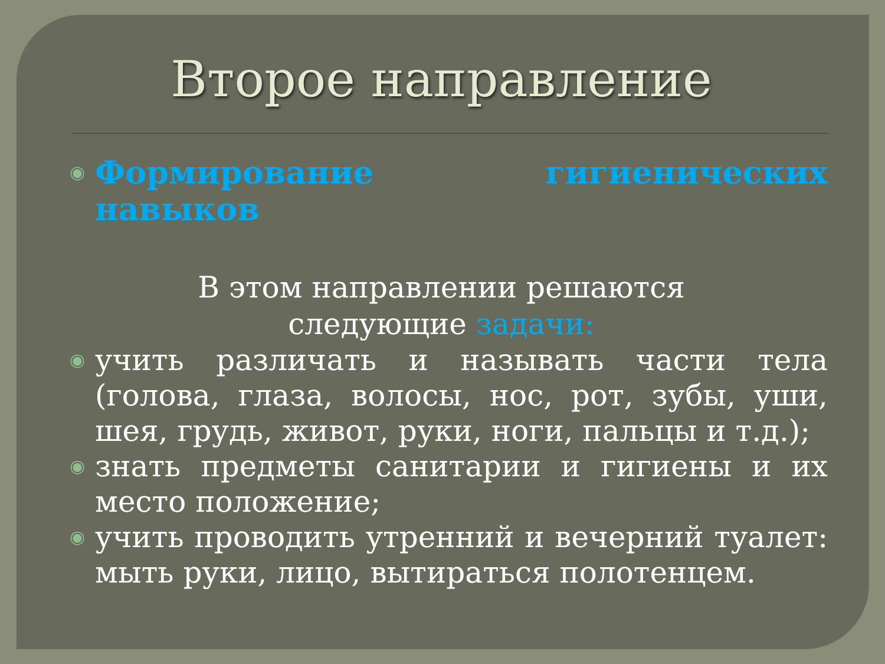Второе направление
◉ Формирование гигиенических навыков
В этом направлении решаются
следующие задачи:
◉ учить различать и называть части тела (голова, глаза, волосы, нос, рот, зубы, уши, шея, грудь, живот, руки, ноги, пальцы и т.д.);
◉ знать предметы санитарии и гигиены и их место положение;
◉ учить проводить утренний и вечерний туалет: мыть руки, лицо, вытираться полотенцем.